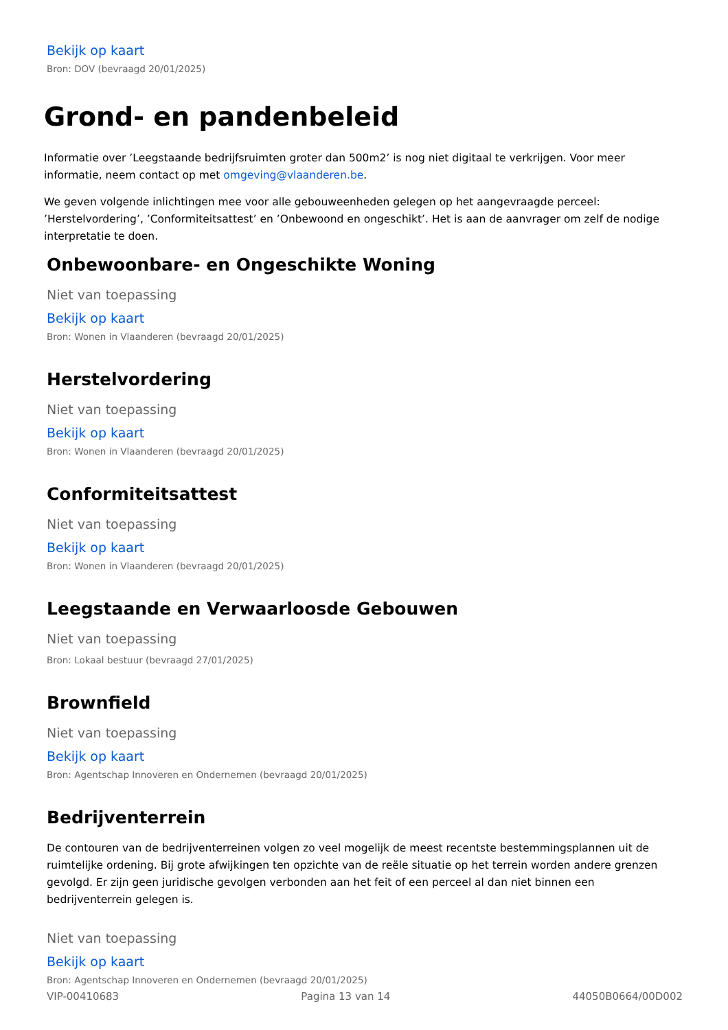Bekijk op kaart
Bron: DOV (bevraagd 20/01/2025)
Grond- en pandenbeleid
Informatie over ’Leegstaande bedrijfsruimten groter dan 500m2’ is nog niet digitaal te verkrijgen. Voor meer informatie, neem contact op met omgeving@vlaanderen.be.
We geven volgende inlichtingen mee voor alle gebouweenheden gelegen op het aangevraagde perceel: ’Herstelvordering’, ’Conformiteitsattest’ en ’Onbewoond en ongeschikt’. Het is aan de aanvrager om zelf de nodige interpretatie te doen.
Onbewoonbare- en Ongeschikte Woning
Niet van toepassing
Bekijk op kaart
Bron: Wonen in Vlaanderen (bevraagd 20/01/2025)
Herstelvordering
Niet van toepassing
Bekijk op kaart
Bron: Wonen in Vlaanderen (bevraagd 20/01/2025)
Conformiteitsattest
Niet van toepassing
Bekijk op kaart
Bron: Wonen in Vlaanderen (bevraagd 20/01/2025)
Leegstaande en Verwaarloosde Gebouwen
Niet van toepassing
Bron: Lokaal bestuur (bevraagd 27/01/2025)
Brownfield
Niet van toepassing
Bekijk op kaart
Bron: Agentschap Innoveren en Ondernemen (bevraagd 20/01/2025)
Bedrijventerrein
De contouren van de bedrijventerreinen volgen zo veel mogelijk de meest recentste bestemmingsplannen uit de ruimtelijke ordening. Bij grote afwijkingen ten opzichte van de reële situatie op het terrein worden andere grenzen gevolgd. Er zijn geen juridische gevolgen verbonden aan het feit of een perceel al dan niet binnen een bedrijventerrein gelegen is.
Niet van toepassing
Bekijk op kaart
Bron: Agentschap Innoveren en Ondernemen (bevraagd 20/01/2025)
VIP-00410683 Pagina 13 van 14 44050B0664/00D002